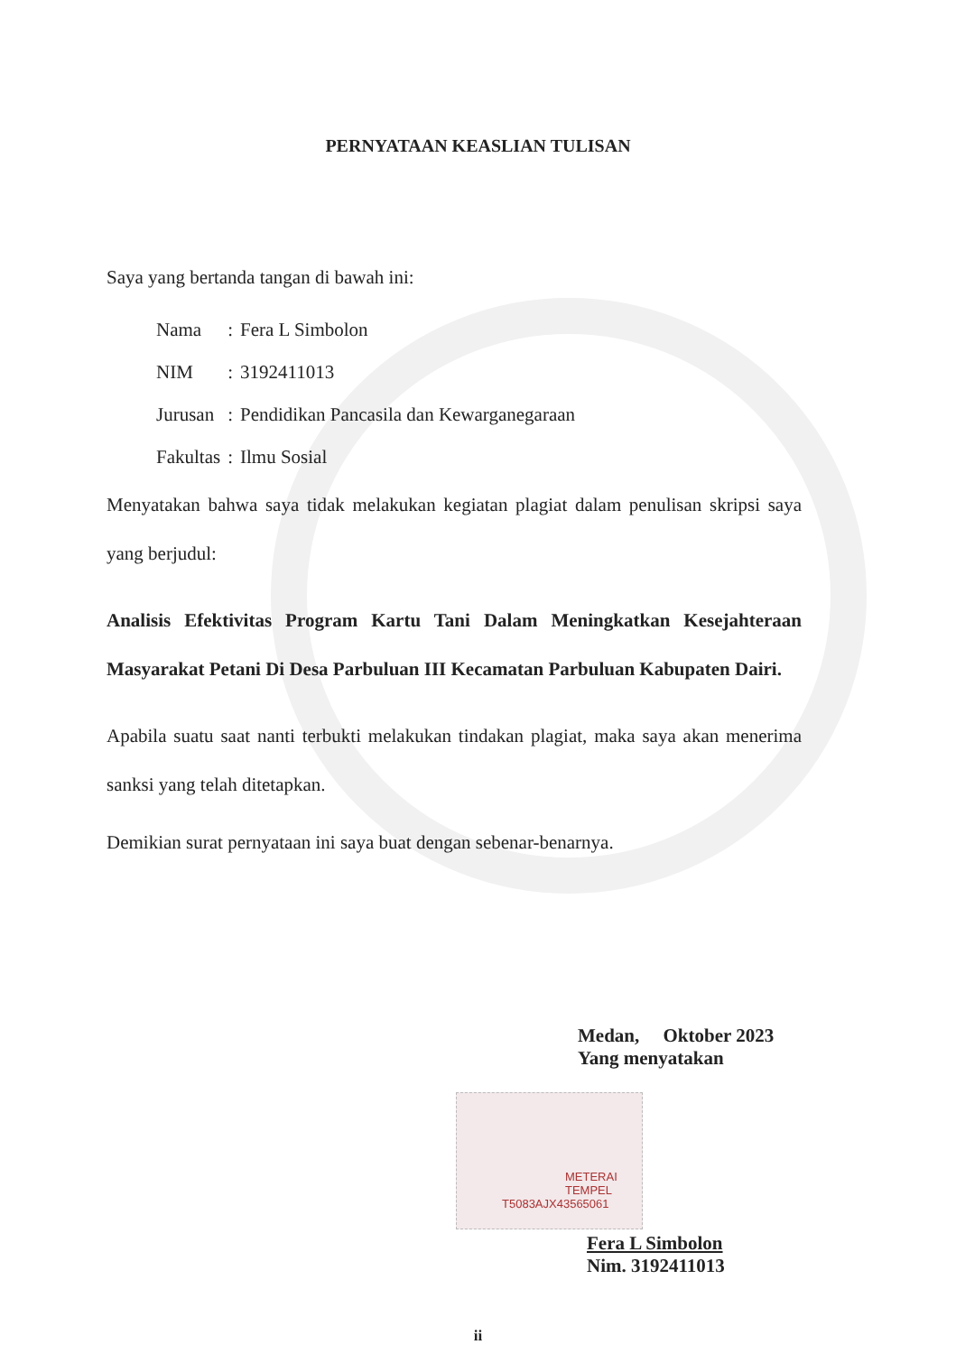PERNYATAAN KEASLIAN TULISAN
Saya yang bertanda tangan di bawah ini:
| Nama | : | Fera L Simbolon |
| NIM | : | 3192411013 |
| Jurusan | : | Pendidikan Pancasila dan Kewarganegaraan |
| Fakultas | : | Ilmu Sosial |
Menyatakan bahwa saya tidak melakukan kegiatan plagiat dalam penulisan skripsi saya yang berjudul:
Analisis Efektivitas Program Kartu Tani Dalam Meningkatkan Kesejahteraan Masyarakat Petani Di Desa Parbuluan III Kecamatan Parbuluan Kabupaten Dairi.
Apabila suatu saat nanti terbukti melakukan tindakan plagiat, maka saya akan menerima sanksi yang telah ditetapkan.
Demikian surat pernyataan ini saya buat dengan sebenar-benarnya.
Medan, Oktober 2023
Yang menyatakan
METERAI
TEMPEL
T5083AJX43565061
Fera L Simbolon
Nim. 3192411013
ii